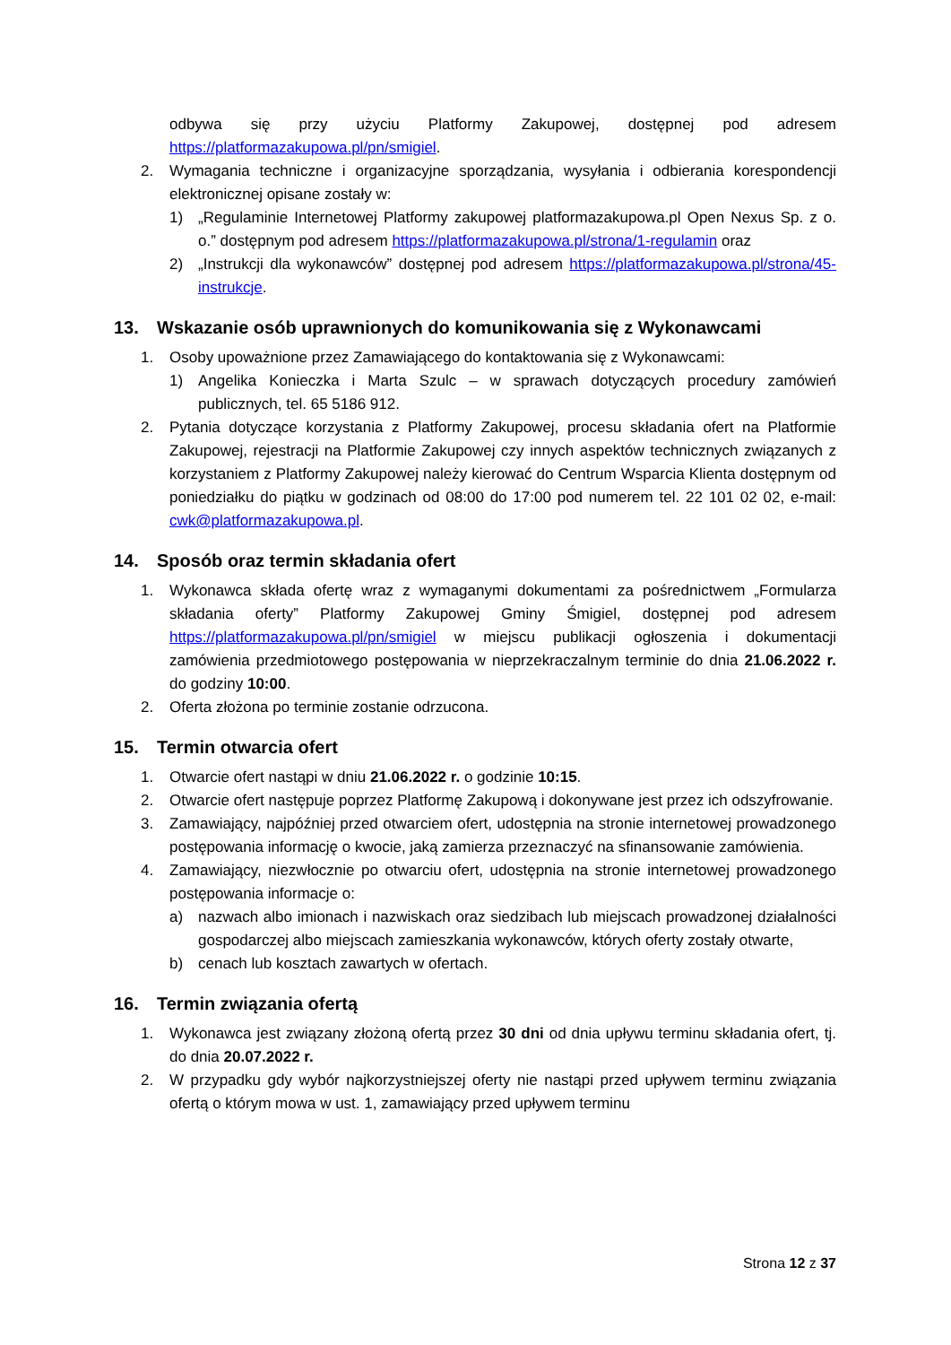odbywa się przy użyciu Platformy Zakupowej, dostępnej pod adresem https://platformazakupowa.pl/pn/smigiel.
2. Wymagania techniczne i organizacyjne sporządzania, wysyłania i odbierania korespondencji elektronicznej opisane zostały w:
1) „Regulaminie Internetowej Platformy zakupowej platformazakupowa.pl Open Nexus Sp. z o. o.” dostępnym pod adresem https://platformazakupowa.pl/strona/1-regulamin oraz
2) „Instrukcji dla wykonawców” dostępnej pod adresem https://platformazakupowa.pl/strona/45-instrukcje.
13. Wskazanie osób uprawnionych do komunikowania się z Wykonawcami
1. Osoby upoważnione przez Zamawiającego do kontaktowania się z Wykonawcami:
1) Angelika Konieczka i Marta Szulc – w sprawach dotyczących procedury zamówień publicznych, tel. 65 5186 912.
2. Pytania dotyczące korzystania z Platformy Zakupowej, procesu składania ofert na Platformie Zakupowej, rejestracji na Platformie Zakupowej czy innych aspektów technicznych związanych z korzystaniem z Platformy Zakupowej należy kierować do Centrum Wsparcia Klienta dostępnym od poniedziałku do piątku w godzinach od 08:00 do 17:00 pod numerem tel. 22 101 02 02, e-mail: cwk@platformazakupowa.pl.
14. Sposób oraz termin składania ofert
1. Wykonawca składa ofertę wraz z wymaganymi dokumentami za pośrednictwem „Formularza składania oferty” Platformy Zakupowej Gminy Śmigiel, dostępnej pod adresem https://platformazakupowa.pl/pn/smigiel w miejscu publikacji ogłoszenia i dokumentacji zamówienia przedmiotowego postępowania w nieprzekraczalnym terminie do dnia 21.06.2022 r. do godziny 10:00.
2. Oferta złożona po terminie zostanie odrzucona.
15. Termin otwarcia ofert
1. Otwarcie ofert nastąpi w dniu 21.06.2022 r. o godzinie 10:15.
2. Otwarcie ofert następuje poprzez Platformę Zakupową i dokonywane jest przez ich odszyfrowanie.
3. Zamawiający, najpóźniej przed otwarciem ofert, udostępnia na stronie internetowej prowadzonego postępowania informację o kwocie, jaką zamierza przeznaczyć na sfinansowanie zamówienia.
4. Zamawiający, niezwłocznie po otwarciu ofert, udostępnia na stronie internetowej prowadzonego postępowania informacje o:
a) nazwach albo imionach i nazwiskach oraz siedzibach lub miejscach prowadzonej działalności gospodarczej albo miejscach zamieszkania wykonawców, których oferty zostały otwarte,
b) cenach lub kosztach zawartych w ofertach.
16. Termin związania ofertą
1. Wykonawca jest związany złożoną ofertą przez 30 dni od dnia upływu terminu składania ofert, tj. do dnia 20.07.2022 r.
2. W przypadku gdy wybór najkorzystniejszej oferty nie nastąpi przed upływem terminu związania ofertą o którym mowa w ust. 1, zamawiający przed upływem terminu
Strona 12 z 37